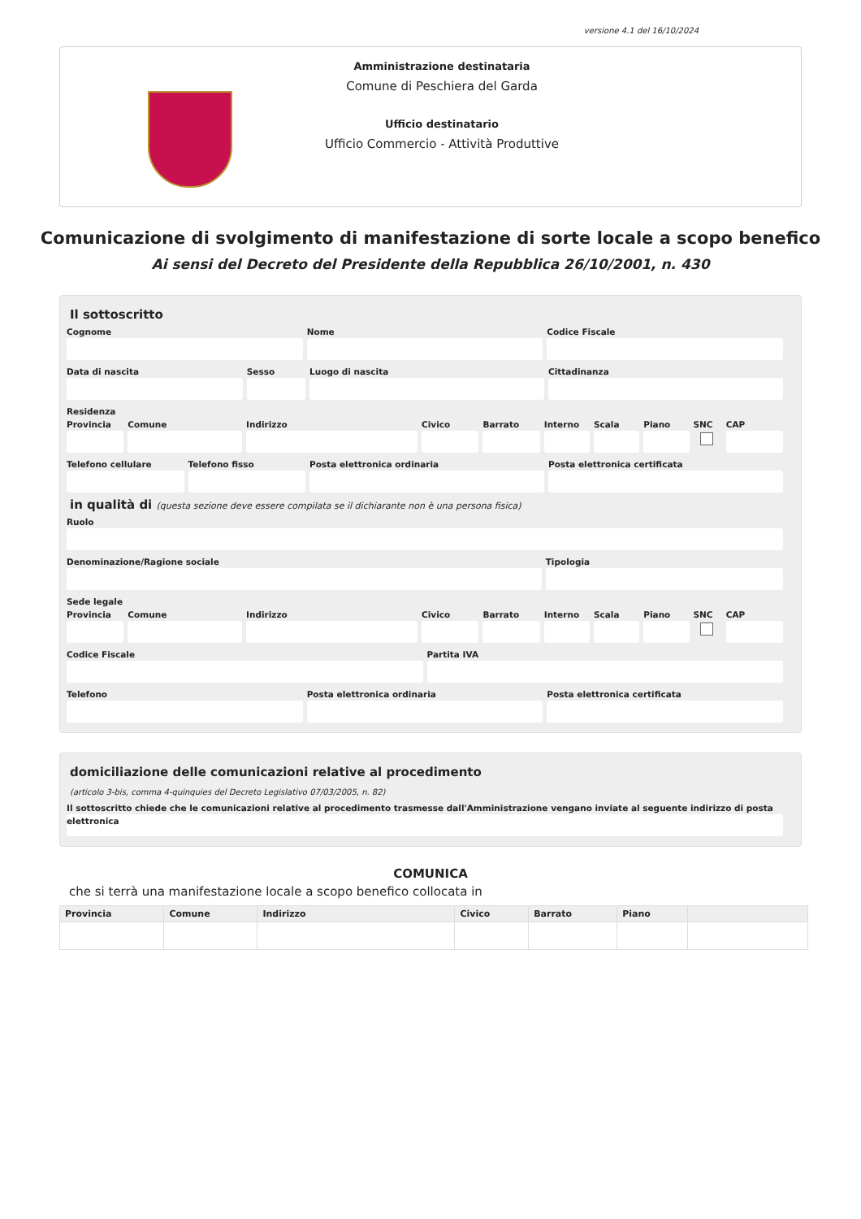versione 4.1 del 16/10/2024
Amministrazione destinataria
Comune di Peschiera del Garda
Ufficio destinatario
Ufficio Commercio - Attività Produttive
Comunicazione di svolgimento di manifestazione di sorte locale a scopo benefico
Ai sensi del Decreto del Presidente della Repubblica 26/10/2001, n. 430
Il sottoscritto
Cognome Nome Codice Fiscale
Data di nascita Sesso Luogo di nascita Cittadinanza
Residenza
Provincia Comune Indirizzo Civico Barrato Interno Scala Piano SNC CAP
Telefono cellulare Telefono fisso Posta elettronica ordinaria Posta elettronica certificata
in qualità di (questa sezione deve essere compilata se il dichiarante non è una persona fisica)
Ruolo
Denominazione/Ragione sociale Tipologia
Sede legale
Provincia Comune Indirizzo Civico Barrato Interno Scala Piano SNC CAP
Codice Fiscale Partita IVA
Telefono Posta elettronica ordinaria Posta elettronica certificata
domiciliazione delle comunicazioni relative al procedimento
(articolo 3-bis, comma 4-quinquies del Decreto Legislativo 07/03/2005, n. 82)
Il sottoscritto chiede che le comunicazioni relative al procedimento trasmesse dall'Amministrazione vengano inviate al seguente indirizzo di posta elettronica
COMUNICA
che si terrà una manifestazione locale a scopo benefico collocata in
| Provincia | Comune | Indirizzo | Civico | Barrato | Piano | |
| --- | --- | --- | --- | --- | --- | --- |